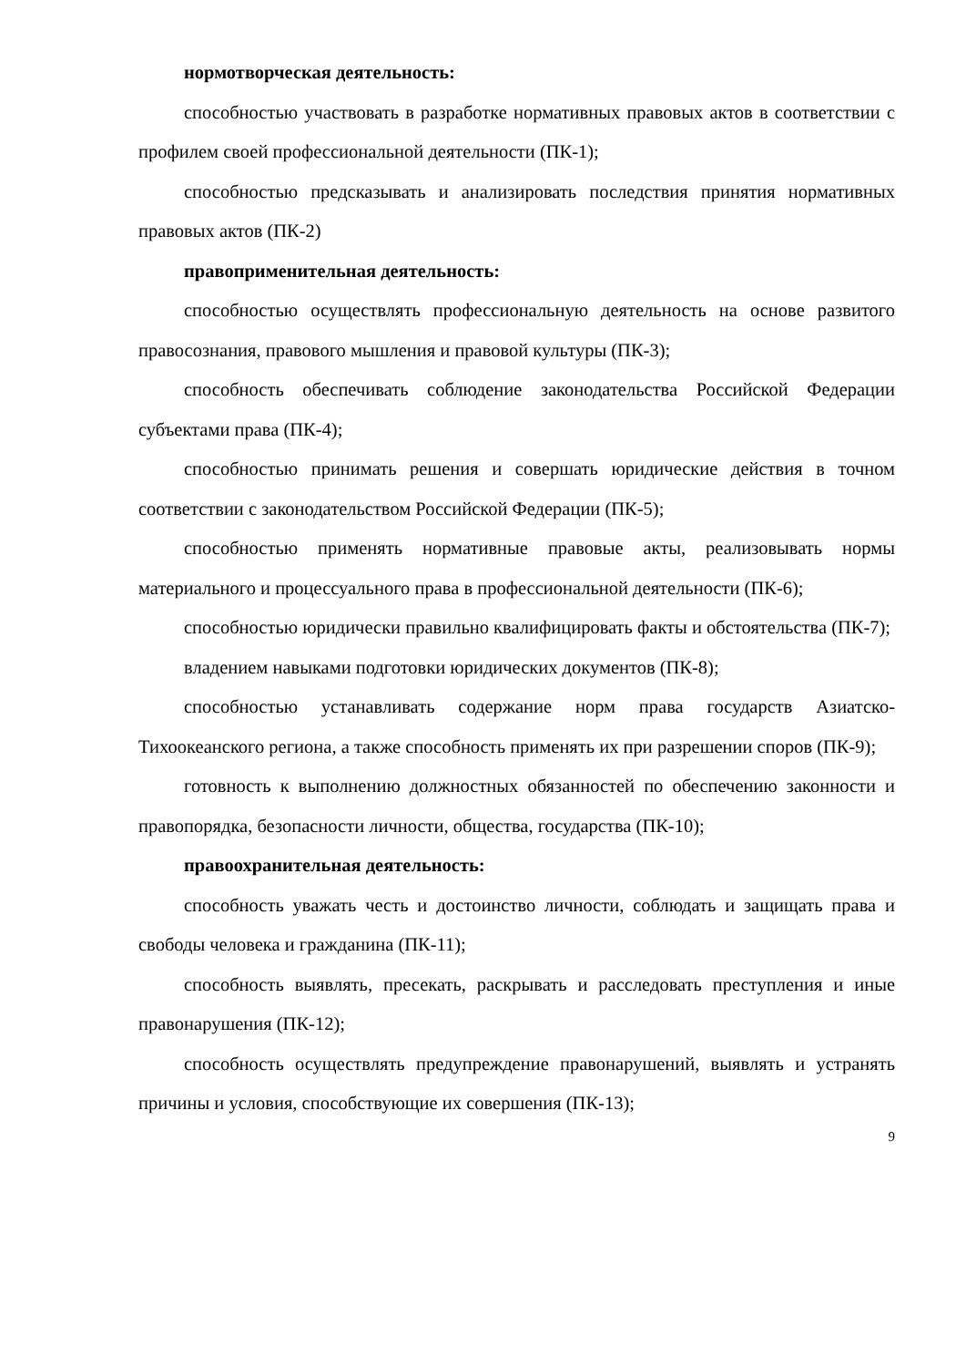нормотворческая деятельность:
способностью участвовать в разработке нормативных правовых актов в соответствии с профилем своей профессиональной деятельности (ПК-1);
способностью предсказывать и анализировать последствия принятия нормативных правовых актов (ПК-2)
правоприменительная деятельность:
способностью осуществлять профессиональную деятельность на основе развитого правосознания, правового мышления и правовой культуры (ПК-3);
способность обеспечивать соблюдение законодательства Российской Федерации субъектами права (ПК-4);
способностью принимать решения и совершать юридические действия в точном соответствии с законодательством Российской Федерации (ПК-5);
способностью применять нормативные правовые акты, реализовывать нормы материального и процессуального права в профессиональной деятельности (ПК-6);
способностью юридически правильно квалифицировать факты и обстоятельства (ПК-7);
владением навыками подготовки юридических документов (ПК-8);
способностью устанавливать содержание норм права государств Азиатско-Тихоокеанского региона, а также способность применять их при разрешении споров (ПК-9);
готовность к выполнению должностных обязанностей по обеспечению законности и правопорядка, безопасности личности, общества, государства (ПК-10);
правоохранительная деятельность:
способность уважать честь и достоинство личности, соблюдать и защищать права и свободы человека и гражданина (ПК-11);
способность выявлять, пресекать, раскрывать и расследовать преступления и иные правонарушения (ПК-12);
способность осуществлять предупреждение правонарушений, выявлять и устранять причины и условия, способствующие их совершения (ПК-13);
9